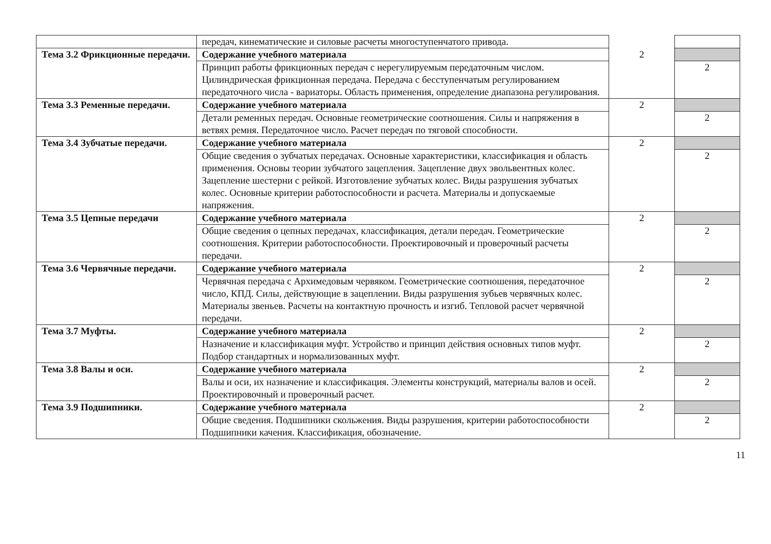| | передач, кинематические и силовые расчеты многоступенчатого привода. | | |
| Тема 3.2 Фрикционные передачи. | Содержание учебного материала | 2 | |
| | Принцип работы фрикционных передач с нерегулируемым передаточным числом. Цилиндрическая фрикционная передача. Передача с бесступенчатым регулированием передаточного числа - вариаторы. Область применения, определение диапазона регулирования. | | 2 |
| Тема 3.3 Ременные передачи. | Содержание учебного материала | 2 | |
| | Детали ременных передач. Основные геометрические соотношения. Силы и напряжения в ветвях ремня. Передаточное число. Расчет передач по тяговой способности. | | 2 |
| Тема 3.4 Зубчатые передачи. | Содержание учебного материала | 2 | |
| | Общие сведения о зубчатых передачах. Основные характеристики, классификация и область применения. Основы теории зубчатого зацепления. Зацепление двух эвольвентных колес. Зацепление шестерни с рейкой. Изготовление зубчатых колес. Виды разрушения зубчатых колес. Основные критерии работоспособности и расчета. Материалы и допускаемые напряжения. | | 2 |
| Тема 3.5 Цепные передачи | Содержание учебного материала | 2 | |
| | Общие сведения о цепных передачах, классификация, детали передач. Геометрические соотношения. Критерии работоспособности. Проектировочный и проверочный расчеты передачи. | | 2 |
| Тема 3.6 Червячные передачи. | Содержание учебного материала | 2 | |
| | Червячная передача с Архимедовым червяком. Геометрические соотношения, передаточное число, КПД. Силы, действующие в зацеплении. Виды разрушения зубьев червячных колес. Материалы звеньев. Расчеты на контактную прочность и изгиб. Тепловой расчет червячной передачи. | | 2 |
| Тема 3.7 Муфты. | Содержание учебного материала | 2 | |
| | Назначение и классификация муфт. Устройство и принцип действия основных типов муфт. Подбор стандартных и нормализованных муфт. | | 2 |
| Тема 3.8 Валы и оси. | Содержание учебного материала | 2 | |
| | Валы и оси, их назначение и классификация. Элементы конструкций, материалы валов и осей. Проектировочный и проверочный расчет. | | 2 |
| Тема 3.9 Подшипники. | Содержание учебного материала | 2 | |
| | Общие сведения. Подшипники скольжения. Виды разрушения, критерии работоспособности Подшипники качения. Классификация, обозначение. | | 2 |
11